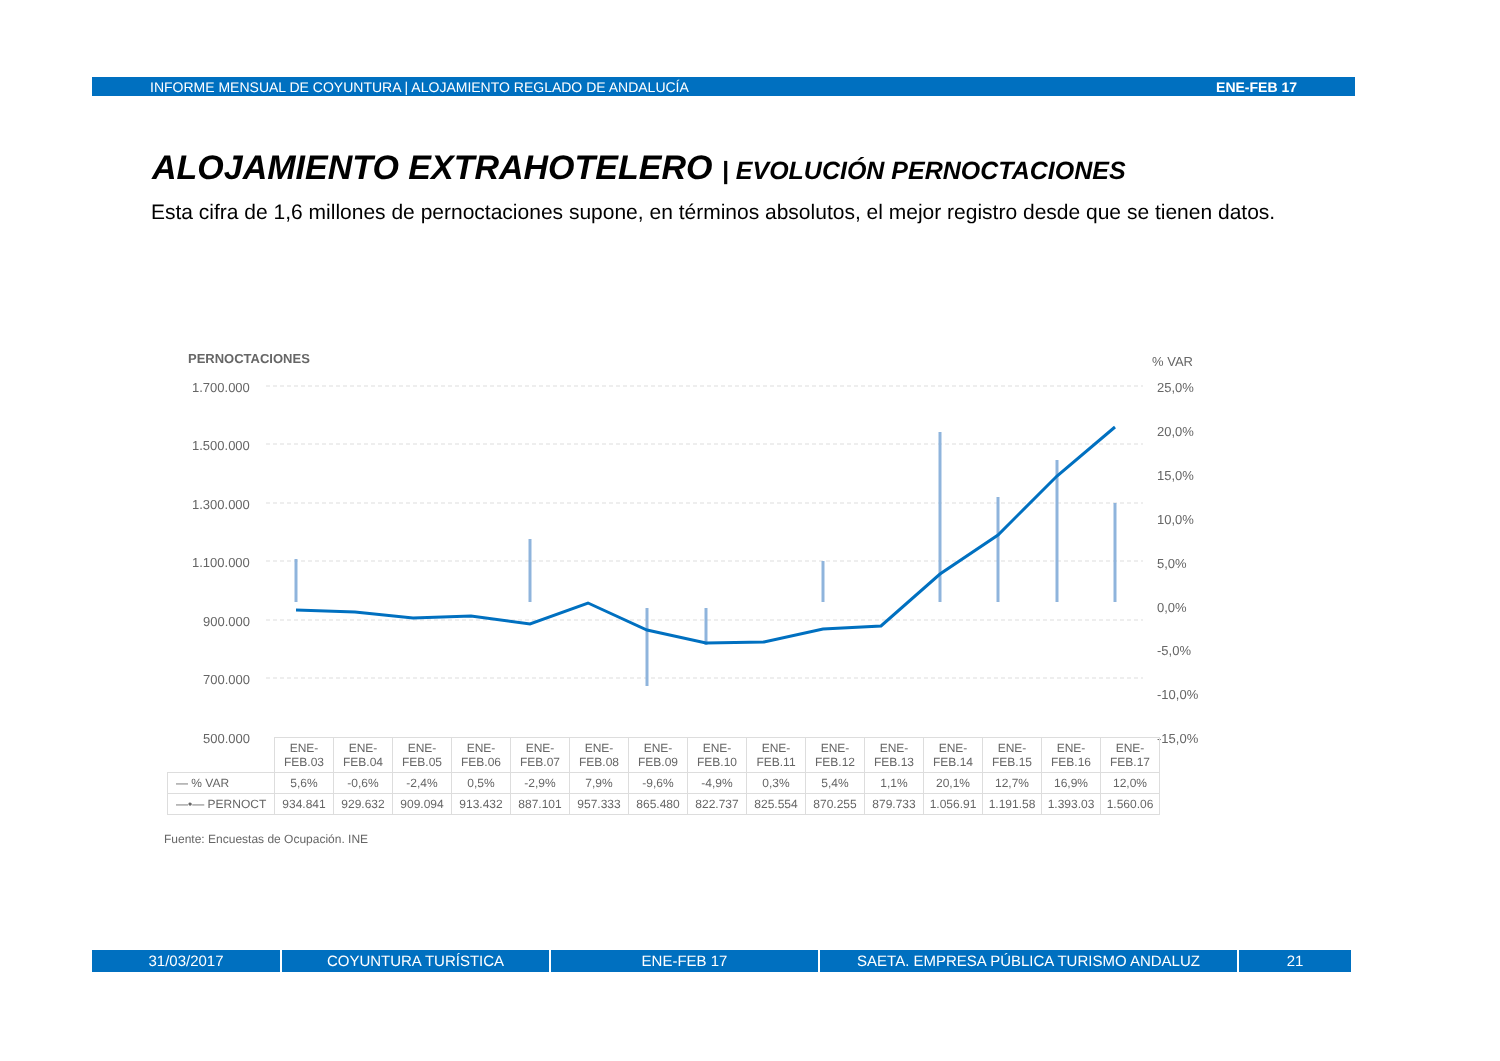INFORME MENSUAL DE COYUNTURA | ALOJAMIENTO REGLADO DE ANDALUCÍA ENE-FEB 17
ALOJAMIENTO EXTRAHOTELERO | EVOLUCIÓN PERNOCTACIONES
Esta cifra de 1,6 millones de pernoctaciones supone, en términos absolutos, el mejor registro desde que se tienen datos.
PERNOCTACIONES
% VAR
1.700.000
1.500.000
1.300.000
1.100.000
900.000
700.000
500.000
25,0%
20,0%
15,0%
10,0%
5,0%
0,0%
-5,0%
-10,0%
-15,0%
| | ENE- FEB.03 | ENE- FEB.04 | ENE- FEB.05 | ENE- FEB.06 | ENE- FEB.07 | ENE- FEB.08 | ENE- FEB.09 | ENE- FEB.10 | ENE- FEB.11 | ENE- FEB.12 | ENE- FEB.13 | ENE- FEB.14 | ENE- FEB.15 | ENE- FEB.16 | ENE- FEB.17 |
| — % VAR | 5,6% | -0,6% | -2,4% | 0,5% | -2,9% | 7,9% | -9,6% | -4,9% | 0,3% | 5,4% | 1,1% | 20,1% | 12,7% | 16,9% | 12,0% |
| —•— PERNOCT | 934.841 | 929.632 | 909.094 | 913.432 | 887.101 | 957.333 | 865.480 | 822.737 | 825.554 | 870.255 | 879.733 | 1.056.91 | 1.191.58 | 1.393.03 | 1.560.06 |
Fuente: Encuestas de Ocupación. INE
31/03/2017 COYUNTURA TURÍSTICA ENE-FEB 17 SAETA. EMPRESA PÚBLICA TURISMO ANDALUZ 21